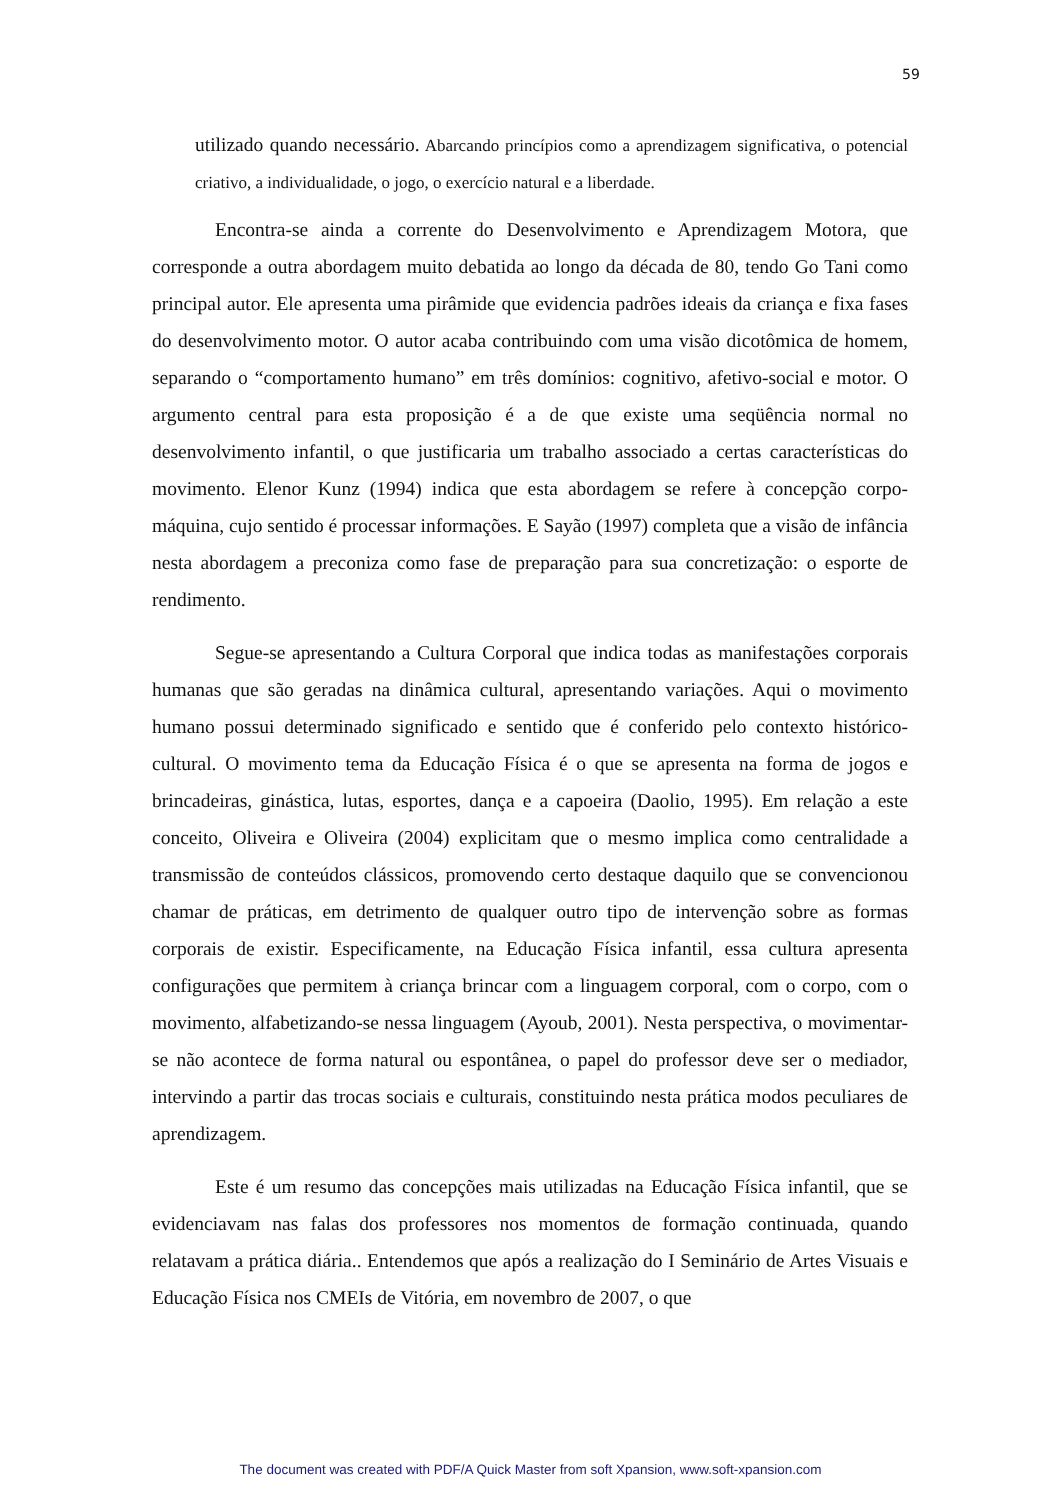59
utilizado quando necessário. Abarcando princípios como a aprendizagem significativa, o potencial criativo, a individualidade, o jogo, o exercício natural e a liberdade.
Encontra-se ainda a corrente do Desenvolvimento e Aprendizagem Motora, que corresponde a outra abordagem muito debatida ao longo da década de 80, tendo Go Tani como principal autor. Ele apresenta uma pirâmide que evidencia padrões ideais da criança e fixa fases do desenvolvimento motor. O autor acaba contribuindo com uma visão dicotômica de homem, separando o “comportamento humano” em três domínios: cognitivo, afetivo-social e motor. O argumento central para esta proposição é a de que existe uma seqüência normal no desenvolvimento infantil, o que justificaria um trabalho associado a certas características do movimento. Elenor Kunz (1994) indica que esta abordagem se refere à concepção corpo-máquina, cujo sentido é processar informações. E Sayão (1997) completa que a visão de infância nesta abordagem a preconiza como fase de preparação para sua concretização: o esporte de rendimento.
Segue-se apresentando a Cultura Corporal que indica todas as manifestações corporais humanas que são geradas na dinâmica cultural, apresentando variações. Aqui o movimento humano possui determinado significado e sentido que é conferido pelo contexto histórico-cultural. O movimento tema da Educação Física é o que se apresenta na forma de jogos e brincadeiras, ginástica, lutas, esportes, dança e a capoeira (Daolio, 1995). Em relação a este conceito, Oliveira e Oliveira (2004) explicitam que o mesmo implica como centralidade a transmissão de conteúdos clássicos, promovendo certo destaque daquilo que se convencionou chamar de práticas, em detrimento de qualquer outro tipo de intervenção sobre as formas corporais de existir. Especificamente, na Educação Física infantil, essa cultura apresenta configurações que permitem à criança brincar com a linguagem corporal, com o corpo, com o movimento, alfabetizando-se nessa linguagem (Ayoub, 2001). Nesta perspectiva, o movimentar-se não acontece de forma natural ou espontânea, o papel do professor deve ser o mediador, intervindo a partir das trocas sociais e culturais, constituindo nesta prática modos peculiares de aprendizagem.
Este é um resumo das concepções mais utilizadas na Educação Física infantil, que se evidenciavam nas falas dos professores nos momentos de formação continuada, quando relatavam a prática diária.. Entendemos que após a realização do I Seminário de Artes Visuais e Educação Física nos CMEIs de Vitória, em novembro de 2007, o que
The document was created with PDF/A Quick Master from soft Xpansion, www.soft-xpansion.com